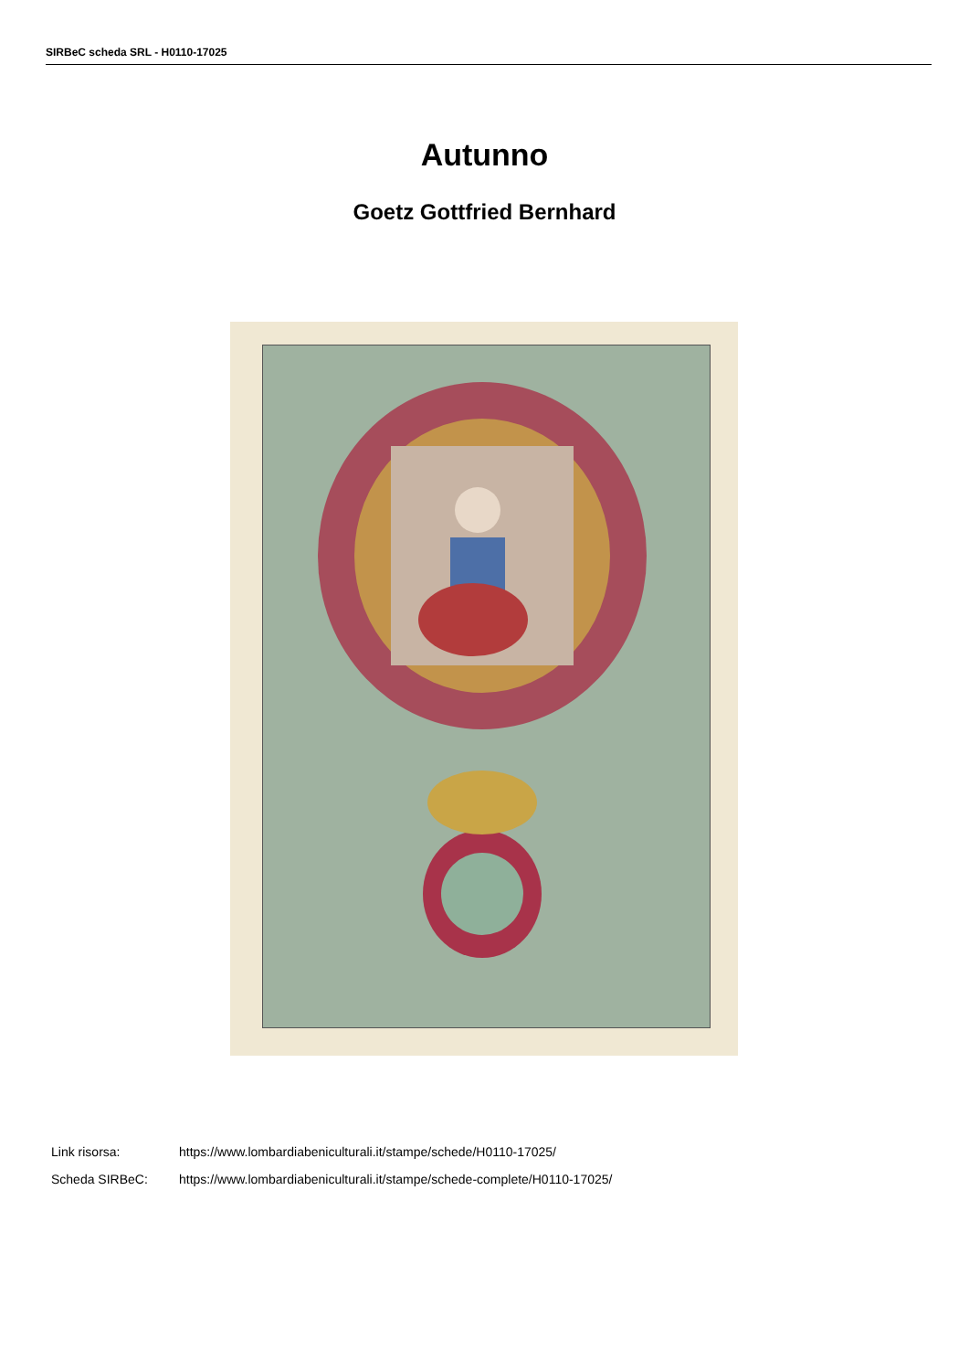SIRBeC scheda SRL - H0110-17025
Autunno
Goetz Gottfried Bernhard
Link risorsa: https://www.lombardiabeniculturali.it/stampe/schede/H0110-17025/
Scheda SIRBeC: https://www.lombardiabeniculturali.it/stampe/schede-complete/H0110-17025/